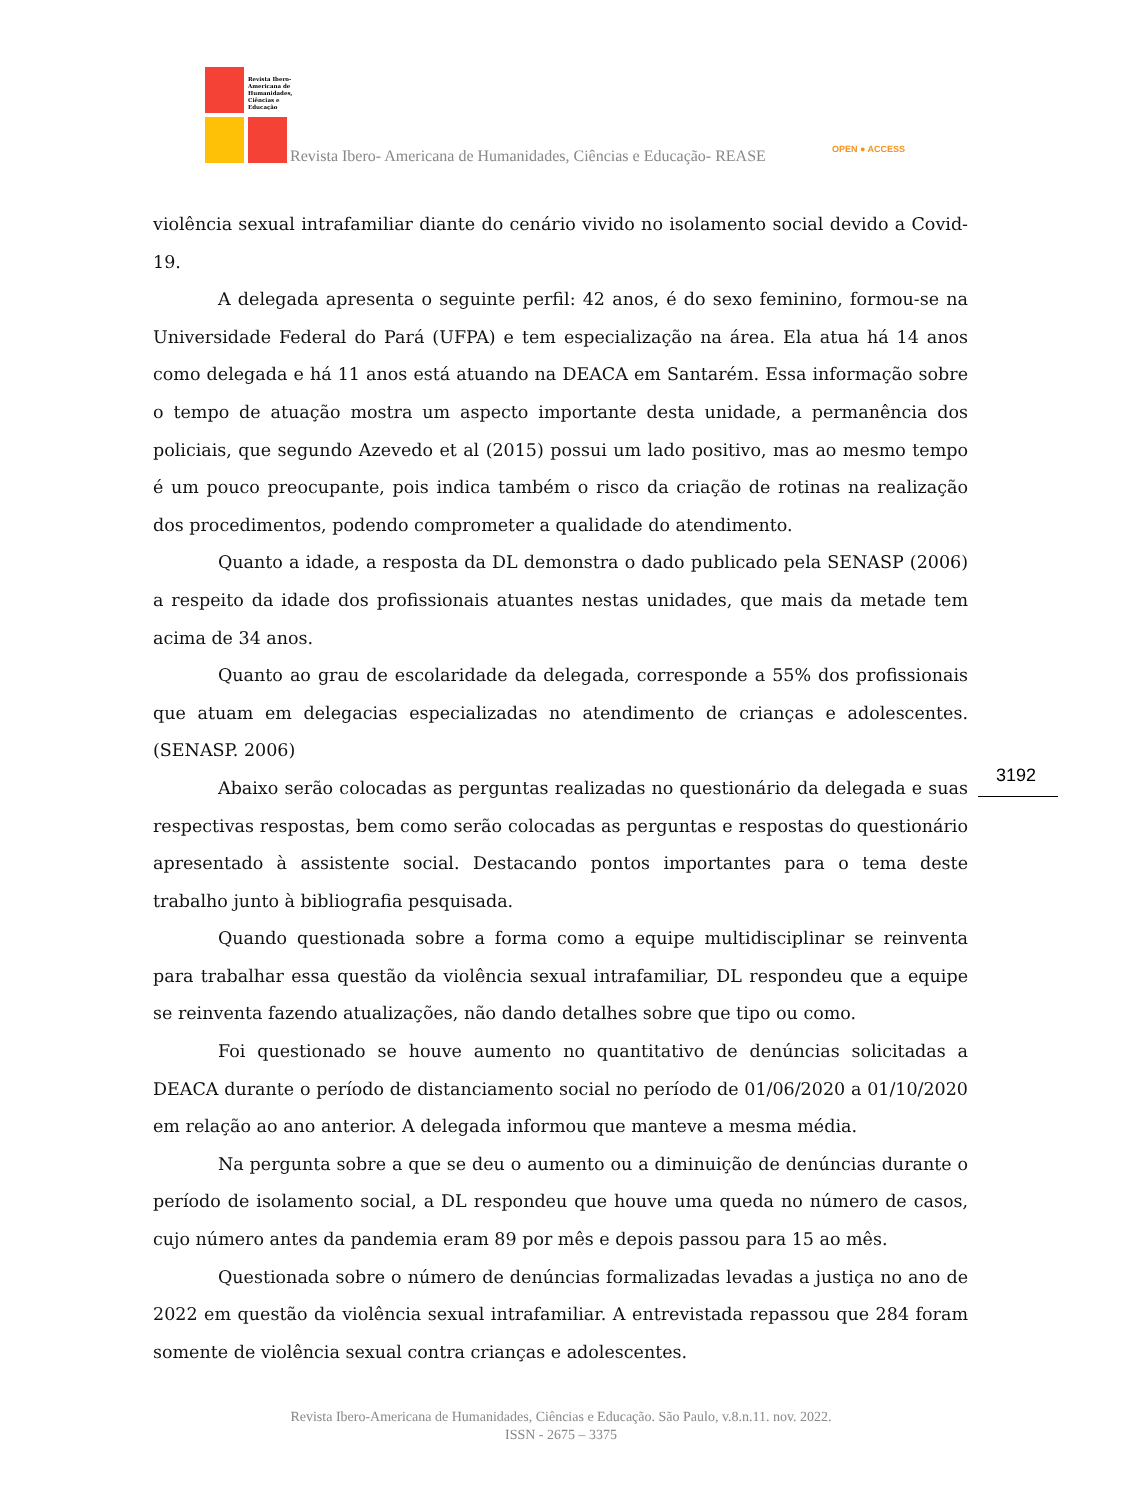Revista Ibero-Americana de Humanidades, Ciências e Educação
Revista Ibero- Americana de Humanidades, Ciências e Educação- REASE OPEN ● ACCESS
violência sexual intrafamiliar diante do cenário vivido no isolamento social devido a Covid-19.
A delegada apresenta o seguinte perfil: 42 anos, é do sexo feminino, formou-se na Universidade Federal do Pará (UFPA) e tem especialização na área. Ela atua há 14 anos como delegada e há 11 anos está atuando na DEACA em Santarém. Essa informação sobre o tempo de atuação mostra um aspecto importante desta unidade, a permanência dos policiais, que segundo Azevedo et al (2015) possui um lado positivo, mas ao mesmo tempo é um pouco preocupante, pois indica também o risco da criação de rotinas na realização dos procedimentos, podendo comprometer a qualidade do atendimento.
Quanto a idade, a resposta da DL demonstra o dado publicado pela SENASP (2006) a respeito da idade dos profissionais atuantes nestas unidades, que mais da metade tem acima de 34 anos.
Quanto ao grau de escolaridade da delegada, corresponde a 55% dos profissionais que atuam em delegacias especializadas no atendimento de crianças e adolescentes. (SENASP. 2006)
Abaixo serão colocadas as perguntas realizadas no questionário da delegada e suas respectivas respostas, bem como serão colocadas as perguntas e respostas do questionário apresentado à assistente social. Destacando pontos importantes para o tema deste trabalho junto à bibliografia pesquisada.
Quando questionada sobre a forma como a equipe multidisciplinar se reinventa para trabalhar essa questão da violência sexual intrafamiliar, DL respondeu que a equipe se reinventa fazendo atualizações, não dando detalhes sobre que tipo ou como.
Foi questionado se houve aumento no quantitativo de denúncias solicitadas a DEACA durante o período de distanciamento social no período de 01/06/2020 a 01/10/2020 em relação ao ano anterior. A delegada informou que manteve a mesma média.
Na pergunta sobre a que se deu o aumento ou a diminuição de denúncias durante o período de isolamento social, a DL respondeu que houve uma queda no número de casos, cujo número antes da pandemia eram 89 por mês e depois passou para 15 ao mês.
Questionada sobre o número de denúncias formalizadas levadas a justiça no ano de 2022 em questão da violência sexual intrafamiliar. A entrevistada repassou que 284 foram somente de violência sexual contra crianças e adolescentes.
3192
Revista Ibero-Americana de Humanidades, Ciências e Educação. São Paulo, v.8.n.11. nov. 2022.
ISSN - 2675 – 3375